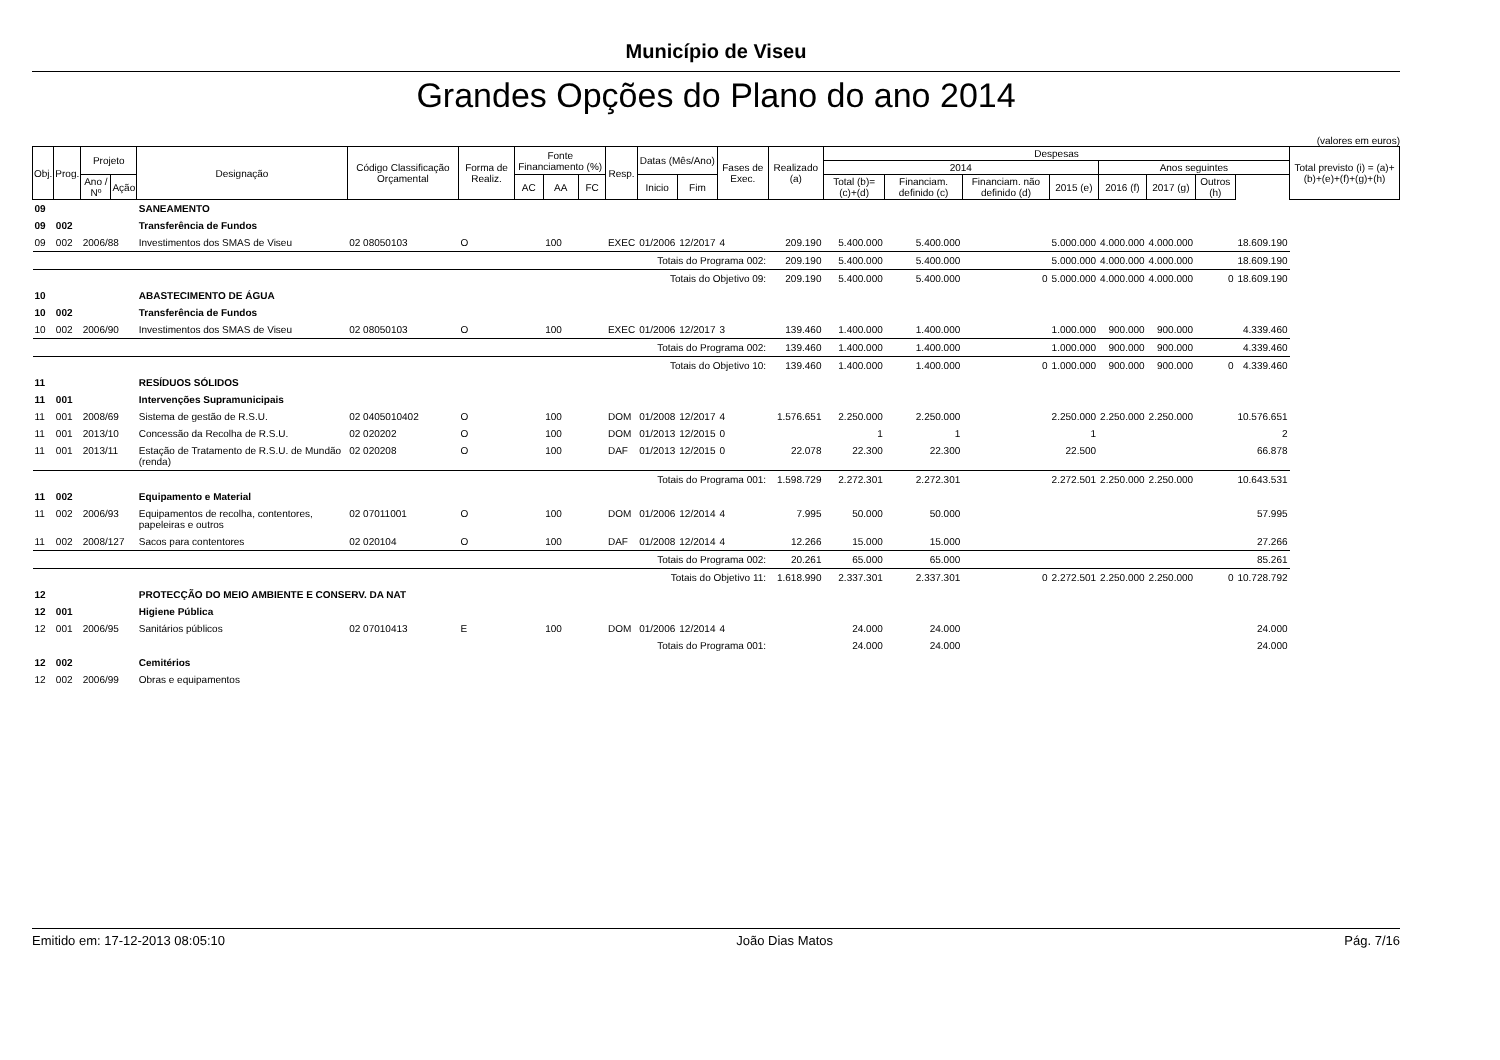Município de Viseu
Grandes Opções do Plano do ano 2014
(valores em euros)
| Obj. | Prog. | Projeto | | Designação | Código Classificação Orçamental | Forma de Realiz. | Fonte Financiamento (%) | | | Resp. | Datas (Mês/Ano) | | Fases de Exec. | Realizado (a) | Despesas | | | | | | | | Total previsto (i) = (a)+(b)+(e)+(f)+(g)+(h) |
| --- | --- | --- | --- | --- | --- | --- | --- | --- | --- | --- | --- | --- | --- | --- | --- | --- | --- | --- | --- | --- | --- | --- | --- |
| | | | | | | | | | | | | | | | 2014 | | | | Anos seguintes | | | | |
| | | Ano / Nº | Ação | | | | AC | AA | FC | | Inicio | Fim | | | Total (b)=(c)+(d) | Financiam. definido (c) | Financiam. não definido (d) | 2015 (e) | 2016 (f) | 2017 (g) | Outros (h) | | |
| 09 | | | | SANEAMENTO | | | | | | | | | | | | | | | | | | | |
| 09 | 002 | | | Transferência de Fundos | | | | | | | | | | | | | | | | | | | |
| 09 | 002 | 2006/88 | | Investimentos dos SMAS de Viseu | 02 08050103 | O | | 100 | | EXEC | 01/2006 | 12/2017 | 4 | 209.190 | 5.400.000 | 5.400.000 | | 5.000.000 | 4.000.000 | 4.000.000 | | 18.609.190 | |
| | | | | | Totais do Programa 002: | | | | | | | | | 209.190 | 5.400.000 | 5.400.000 | | 5.000.000 | 4.000.000 | 4.000.000 | | 18.609.190 | |
| | | | | | Totais do Objetivo 09: | | | | | | | | | 209.190 | 5.400.000 | 5.400.000 | 0 | 5.000.000 | 4.000.000 | 4.000.000 | 0 | 18.609.190 | |
| 10 | | | | ABASTECIMENTO DE ÁGUA | | | | | | | | | | | | | | | | | | | |
| 10 | 002 | | | Transferência de Fundos | | | | | | | | | | | | | | | | | | | |
| 10 | 002 | 2006/90 | | Investimentos dos SMAS de Viseu | 02 08050103 | O | | 100 | | EXEC | 01/2006 | 12/2017 | 3 | 139.460 | 1.400.000 | 1.400.000 | | 1.000.000 | 900.000 | 900.000 | | 4.339.460 | |
| | | | | | Totais do Programa 002: | | | | | | | | | 139.460 | 1.400.000 | 1.400.000 | | 1.000.000 | 900.000 | 900.000 | | 4.339.460 | |
| | | | | | Totais do Objetivo 10: | | | | | | | | | 139.460 | 1.400.000 | 1.400.000 | 0 | 1.000.000 | 900.000 | 900.000 | 0 | 4.339.460 | |
| 11 | | | | RESÍDUOS SÓLIDOS | | | | | | | | | | | | | | | | | | | |
| 11 | 001 | | | Intervenções Supramunicipais | | | | | | | | | | | | | | | | | | | |
| 11 | 001 | 2008/69 | | Sistema de gestão de R.S.U. | 02 0405010402 | O | | 100 | | DOM | 01/2008 | 12/2017 | 4 | 1.576.651 | 2.250.000 | 2.250.000 | | 2.250.000 | 2.250.000 | 2.250.000 | | 10.576.651 | |
| 11 | 001 | 2013/10 | | Concessão da Recolha de R.S.U. | 02 020202 | O | | 100 | | DOM | 01/2013 | 12/2015 | 0 | | 1 | 1 | | 1 | | | | 2 | |
| 11 | 001 | 2013/11 | | Estação de Tratamento de R.S.U. de Mundão (renda) | 02 020208 | O | | 100 | | DAF | 01/2013 | 12/2015 | 0 | 22.078 | 22.300 | 22.300 | | 22.500 | | | | 66.878 | |
| | | | | | Totais do Programa 001: | | | | | | | | | 1.598.729 | 2.272.301 | 2.272.301 | | 2.272.501 | 2.250.000 | 2.250.000 | | 10.643.531 | |
| 11 | 002 | | | Equipamento e Material | | | | | | | | | | | | | | | | | | | |
| 11 | 002 | 2006/93 | | Equipamentos de recolha, contentores, papeleiras e outros | 02 07011001 | O | | 100 | | DOM | 01/2006 | 12/2014 | 4 | 7.995 | 50.000 | 50.000 | | | | | | 57.995 | |
| 11 | 002 | 2008/127 | | Sacos para contentores | 02 020104 | O | | 100 | | DAF | 01/2008 | 12/2014 | 4 | 12.266 | 15.000 | 15.000 | | | | | | 27.266 | |
| | | | | | Totais do Programa 002: | | | | | | | | | 20.261 | 65.000 | 65.000 | | | | | | 85.261 | |
| | | | | | Totais do Objetivo 11: | | | | | | | | | 1.618.990 | 2.337.301 | 2.337.301 | 0 | 2.272.501 | 2.250.000 | 2.250.000 | 0 | 10.728.792 | |
| 12 | | | | PROTECÇÃO DO MEIO AMBIENTE E CONSERV. DA NAT | | | | | | | | | | | | | | | | | | | |
| 12 | 001 | | | Higiene Pública | | | | | | | | | | | | | | | | | | | |
| 12 | 001 | 2006/95 | | Sanitários públicos | 02 07010413 | E | | 100 | | DOM | 01/2006 | 12/2014 | 4 | | 24.000 | 24.000 | | | | | | 24.000 | |
| | | | | | Totais do Programa 001: | | | | | | | | | | 24.000 | 24.000 | | | | | | 24.000 | |
| 12 | 002 | | | Cemitérios | | | | | | | | | | | | | | | | | | | |
| 12 | 002 | 2006/99 | | Obras e equipamentos | | | | | | | | | | | | | | | | | | | |
Emitido em: 17-12-2013 08:05:10 João Dias Matos Pág. 7/16